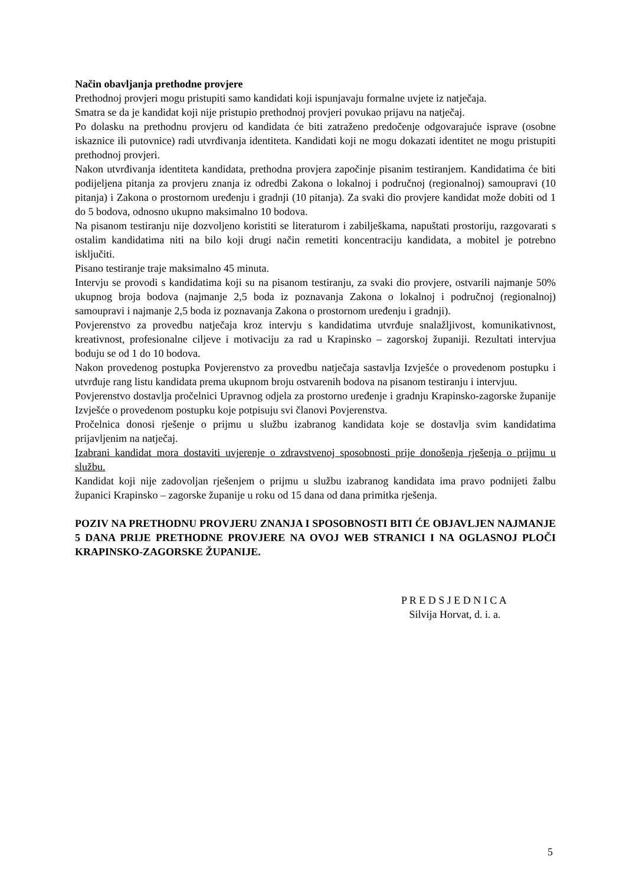Način obavljanja prethodne provjere
Prethodnoj provjeri mogu pristupiti samo kandidati koji ispunjavaju formalne uvjete iz natječaja.
Smatra se da je kandidat koji nije pristupio prethodnoj provjeri povukao prijavu na natječaj.
Po dolasku na prethodnu provjeru od kandidata će biti zatraženo predočenje odgovarajuće isprave (osobne iskaznice ili putovnice) radi utvrđivanja identiteta. Kandidati koji ne mogu dokazati identitet ne mogu pristupiti prethodnoj provjeri.
Nakon utvrđivanja identiteta kandidata, prethodna provjera započinje pisanim testiranjem. Kandidatima će biti podijeljena pitanja za provjeru znanja iz odredbi Zakona o lokalnoj i područnoj (regionalnoj) samoupravi (10 pitanja) i Zakona o prostornom uređenju i gradnji (10 pitanja). Za svaki dio provjere kandidat može dobiti od 1 do 5 bodova, odnosno ukupno maksimalno 10 bodova.
Na pisanom testiranju nije dozvoljeno koristiti se literaturom i zabilješkama, napuštati prostoriju, razgovarati s ostalim kandidatima niti na bilo koji drugi način remetiti koncentraciju kandidata, a mobitel je potrebno isključiti.
Pisano testiranje traje maksimalno 45 minuta.
Intervju se provodi s kandidatima koji su na pisanom testiranju, za svaki dio provjere, ostvarili najmanje 50% ukupnog broja bodova (najmanje 2,5 boda iz poznavanja Zakona o lokalnoj i područnoj (regionalnoj) samoupravi i najmanje 2,5 boda iz poznavanja Zakona o prostornom uređenju i gradnji).
Povjerenstvo za provedbu natječaja kroz intervju s kandidatima utvrđuje snalažljivost, komunikativnost, kreativnost, profesionalne ciljeve i motivaciju za rad u Krapinsko – zagorskoj županiji. Rezultati intervjua boduju se od 1 do 10 bodova.
Nakon provedenog postupka Povjerenstvo za provedbu natječaja sastavlja Izvješće o provedenom postupku i utvrđuje rang listu kandidata prema ukupnom broju ostvarenih bodova na pisanom testiranju i intervjuu.
Povjerenstvo dostavlja pročelnici Upravnog odjela za prostorno uređenje i gradnju Krapinsko-zagorske županije Izvješće o provedenom postupku koje potpisuju svi članovi Povjerenstva.
Pročelnica donosi rješenje o prijmu u službu izabranog kandidata koje se dostavlja svim kandidatima prijavljenim na natječaj.
Izabrani kandidat mora dostaviti uvjerenje o zdravstvenoj sposobnosti prije donošenja rješenja o prijmu u službu.
Kandidat koji nije zadovoljan rješenjem o prijmu u službu izabranog kandidata ima pravo podnijeti žalbu županici Krapinsko – zagorske županije u roku od 15 dana od dana primitka rješenja.
POZIV NA PRETHODNU PROVJERU ZNANJA I SPOSOBNOSTI BITI ĆE OBJAVLJEN NAJMANJE 5 DANA PRIJE PRETHODNE PROVJERE NA OVOJ WEB STRANICI I NA OGLASNOJ PLOČI KRAPINSKO-ZAGORSKE ŽUPANIJE.
P R E D S J E D N I C A
Silvija Horvat, d. i. a.
5